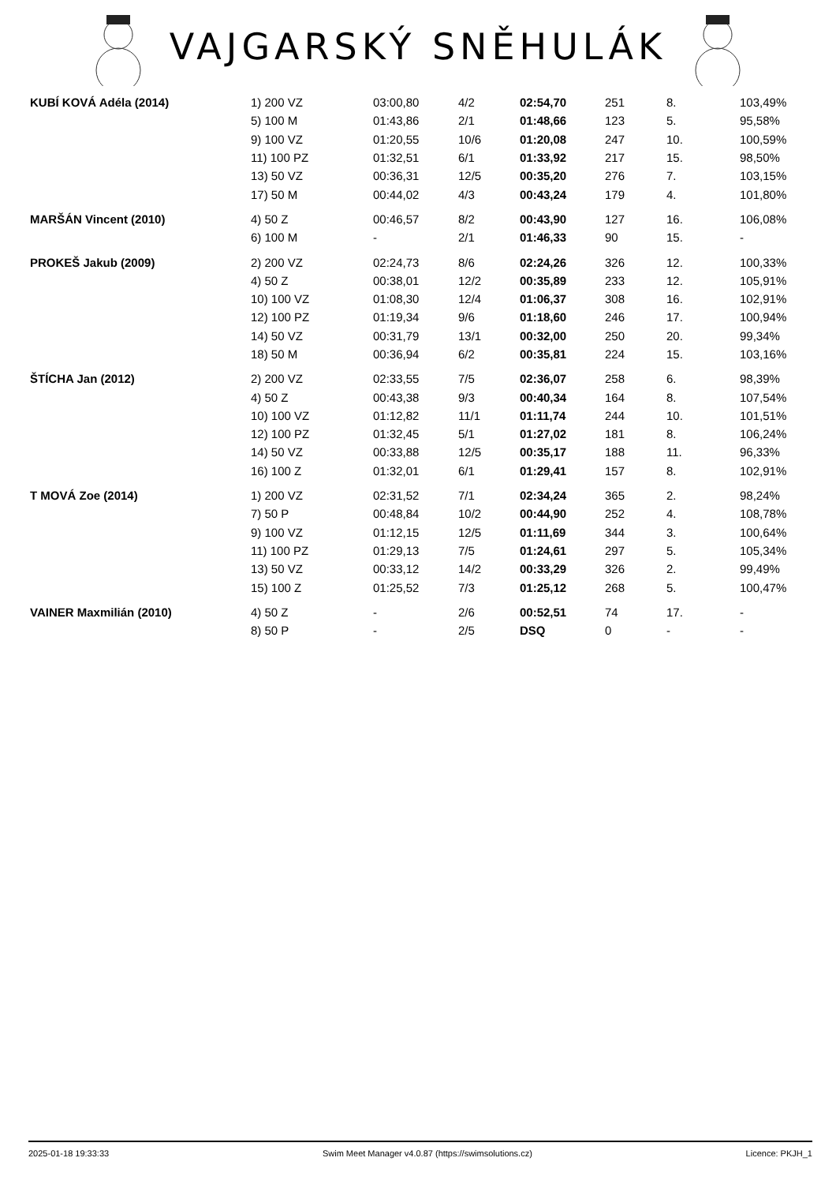VAJGARSKÝ SNĚHULÁK
| KUBÍ KOVÁ Adéla (2014) | 1) 200 VZ | 03:00,80 | 4/2 | 02:54,70 | 251 | 8. | 103,49% |
| | 5) 100 M | 01:43,86 | 2/1 | 01:48,66 | 123 | 5. | 95,58% |
| | 9) 100 VZ | 01:20,55 | 10/6 | 01:20,08 | 247 | 10. | 100,59% |
| | 11) 100 PZ | 01:32,51 | 6/1 | 01:33,92 | 217 | 15. | 98,50% |
| | 13) 50 VZ | 00:36,31 | 12/5 | 00:35,20 | 276 | 7. | 103,15% |
| | 17) 50 M | 00:44,02 | 4/3 | 00:43,24 | 179 | 4. | 101,80% |
| MARŠÁN Vincent (2010) | 4) 50 Z | 00:46,57 | 8/2 | 00:43,90 | 127 | 16. | 106,08% |
| | 6) 100 M | - | 2/1 | 01:46,33 | 90 | 15. | - |
| PROKEŠ Jakub (2009) | 2) 200 VZ | 02:24,73 | 8/6 | 02:24,26 | 326 | 12. | 100,33% |
| | 4) 50 Z | 00:38,01 | 12/2 | 00:35,89 | 233 | 12. | 105,91% |
| | 10) 100 VZ | 01:08,30 | 12/4 | 01:06,37 | 308 | 16. | 102,91% |
| | 12) 100 PZ | 01:19,34 | 9/6 | 01:18,60 | 246 | 17. | 100,94% |
| | 14) 50 VZ | 00:31,79 | 13/1 | 00:32,00 | 250 | 20. | 99,34% |
| | 18) 50 M | 00:36,94 | 6/2 | 00:35,81 | 224 | 15. | 103,16% |
| ŠTÍCHA Jan (2012) | 2) 200 VZ | 02:33,55 | 7/5 | 02:36,07 | 258 | 6. | 98,39% |
| | 4) 50 Z | 00:43,38 | 9/3 | 00:40,34 | 164 | 8. | 107,54% |
| | 10) 100 VZ | 01:12,82 | 11/1 | 01:11,74 | 244 | 10. | 101,51% |
| | 12) 100 PZ | 01:32,45 | 5/1 | 01:27,02 | 181 | 8. | 106,24% |
| | 14) 50 VZ | 00:33,88 | 12/5 | 00:35,17 | 188 | 11. | 96,33% |
| | 16) 100 Z | 01:32,01 | 6/1 | 01:29,41 | 157 | 8. | 102,91% |
| T MOVÁ Zoe (2014) | 1) 200 VZ | 02:31,52 | 7/1 | 02:34,24 | 365 | 2. | 98,24% |
| | 7) 50 P | 00:48,84 | 10/2 | 00:44,90 | 252 | 4. | 108,78% |
| | 9) 100 VZ | 01:12,15 | 12/5 | 01:11,69 | 344 | 3. | 100,64% |
| | 11) 100 PZ | 01:29,13 | 7/5 | 01:24,61 | 297 | 5. | 105,34% |
| | 13) 50 VZ | 00:33,12 | 14/2 | 00:33,29 | 326 | 2. | 99,49% |
| | 15) 100 Z | 01:25,52 | 7/3 | 01:25,12 | 268 | 5. | 100,47% |
| VAINER Maxmilián (2010) | 4) 50 Z | - | 2/6 | 00:52,51 | 74 | 17. | - |
| | 8) 50 P | - | 2/5 | DSQ | 0 | - | - |
2025-01-18 19:33:33 Swim Meet Manager v4.0.87 (https://swimsolutions.cz) Licence: PKJH_1